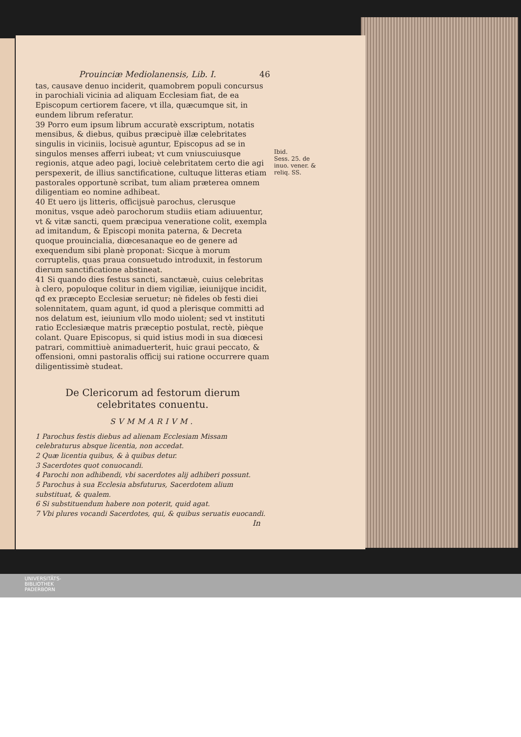Prouinciæ Mediolanensis, Lib. I. 46
tas, causave denuo inciderit, quamobrem populi concursus in parochiali vicinia ad aliquam Ecclesiam fiat, de ea Episcopum certiorem facere, vt illa, quæcumque sit, in eundem librum referatur.
39 Porro eum ipsum librum accuratè exscriptum, notatis mensibus, & diebus, quibus præcipuè illæ celebritates singulis in viciniis, locisuè aguntur, Episcopus ad se in singulos menses afferri iubeat; vt cum vniuscuiusque regionis, atque adeo pagi, lociuè celebritatem certo die agi perspexerit, de illius sanctificatione, cultuque litteras etiam pastorales opportunè scribat, tum aliam præterea omnem diligentiam eo nomine adhibeat.
40 Et uero ijs litteris, officijsuè parochus, clerusque monitus, vsque adeò parochorum studiis etiam adiuuentur, vt & vitæ sancti, quem præcipua veneratione colit, exempla ad imitandum, & Episcopi monita paterna, & Decreta quoque prouincialia, diœcesanaque eo de genere ad exequendum sibi planè proponat: Sicque à morum corruptelis, quas praua consuetudo introduxit, in festorum dierum sanctificatione abstineat.
41 Si quando dies festus sancti, sanctæuè, cuius celebritas à clero, populoque colitur in diem vigiliæ, ieiunijque incidit, qđ ex præcepto Ecclesiæ seruetur; nè fideles ob festi diei solennitatem, quam agunt, id quod a plerisque committi ad nos delatum est, ieiunium vllo modo uiolent; sed vt instituti ratio Ecclesiæque matris præceptio postulat, rectè, pièque colant. Quare Episcopus, si quid istius modi in sua diœcesi patrari, committiuè animaduerterit, huic graui peccato, & offensioni, omni pastoralis officij sui ratione occurrere quam diligentissimè studeat.
De Clericorum ad festorum dierum celebritates conuentu.
SVMMARIVM.
1 Parochus festis diebus ad alienam Ecclesiam Missam celebraturus absque licentia, non accedat.
2 Quæ licentia quibus, & à quibus detur.
3 Sacerdotes quot conuocandi.
4 Parochi non adhibendi, vbi sacerdotes alij adhiberi possunt.
5 Parochus à sua Ecclesia absfuturus, Sacerdotem alium substituat, & qualem.
6 Si substituendum habere non poterit, quid agat.
7 Vbi plures vocandi Sacerdotes, qui, & quibus seruatis euocandi.
In
Ibid.
Sess. 25. de inuo. vener. & reliq. SS.
UNIVERSITÄTS-
BIBLIOTHEK
PADERBORN